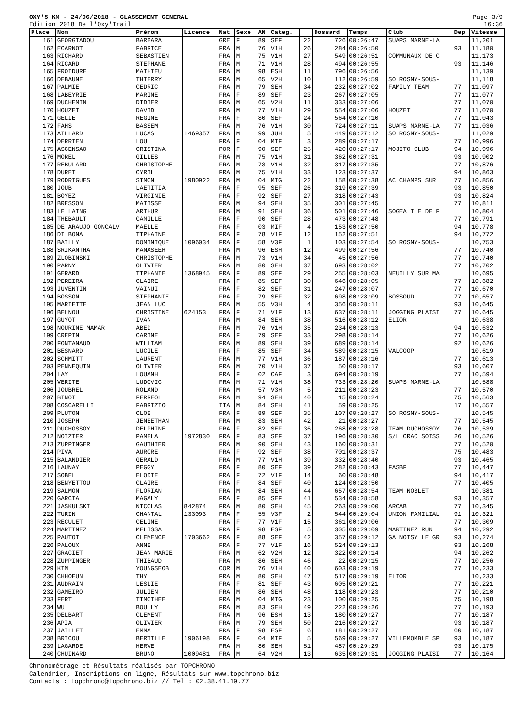OXY'5 KM - 24/06/2018 - CLASSEMENT GENERAL
Edition 2018 De l'Oxy'Trail
Page 3/9
16:36
| Place | Nom | Prénom | Licence | Nat | Sexe | AN | Categ. | | Dossard | Temps | Club | Dep | Vitesse |
| --- | --- | --- | --- | --- | --- | --- | --- | --- | --- | --- | --- | --- | --- |
| 161 | GEORGIADOU | BARBARA | | GRE | F | 89 | SEF | 22 | 726 | 00:26:47 | SUAPS MARNE-LA | | 11,201 |
| 162 | ECARNOT | FABRICE | | FRA | M | 76 | V1H | 26 | 284 | 00:26:50 | | 93 | 11,180 |
| 163 | RICHARD | SEBASTIEN | | FRA | M | 75 | V1H | 27 | 549 | 00:26:51 | COMMUNAUX DE C | | 11,173 |
| 164 | RICARD | STEPHANE | | FRA | M | 71 | V1H | 28 | 494 | 00:26:55 | | 93 | 11,146 |
| 165 | FROIDURE | MATHIEU | | FRA | M | 98 | ESH | 11 | 796 | 00:26:56 | | | 11,139 |
| 166 | DEBAUNE | THIERRY | | FRA | M | 65 | V2H | 10 | 112 | 00:26:59 | SO ROSNY-SOUS- | | 11,118 |
| 167 | PALMIE | CEDRIC | | FRA | M | 79 | SEH | 34 | 232 | 00:27:02 | FAMILY TEAM | 77 | 11,097 |
| 168 | LABEYRIE | MARINE | | FRA | F | 89 | SEF | 23 | 267 | 00:27:05 | | 77 | 11,077 |
| 169 | DUCHEMIN | DIDIER | | FRA | M | 65 | V2H | 11 | 333 | 00:27:06 | | 77 | 11,070 |
| 170 | HOUZET | DAVID | | FRA | M | 77 | V1H | 29 | 554 | 00:27:06 | HOUZET | 77 | 11,070 |
| 171 | GELIE | REGINE | | FRA | F | 80 | SEF | 24 | 564 | 00:27:10 | | 77 | 11,043 |
| 172 | FAHS | BASSEM | | FRA | M | 76 | V1H | 30 | 724 | 00:27:11 | SUAPS MARNE-LA | 77 | 11,036 |
| 173 | AILLARD | LUCAS | 1469357 | FRA | M | 99 | JUH | 5 | 449 | 00:27:12 | SO ROSNY-SOUS- | | 11,029 |
| 174 | DERRIEN | LOU | | FRA | F | 04 | MIF | 3 | 289 | 00:27:17 | | 77 | 10,996 |
| 175 | ASCENSAO | CRISTINA | | POR | F | 90 | SEF | 25 | 420 | 00:27:17 | MOJITO CLUB | 94 | 10,996 |
| 176 | MOREL | GILLES | | FRA | M | 75 | V1H | 31 | 362 | 00:27:31 | | 93 | 10,902 |
| 177 | REBULARD | CHRISTOPHE | | FRA | M | 73 | V1H | 32 | 317 | 00:27:35 | | 77 | 10,876 |
| 178 | DURET | CYRIL | | FRA | M | 75 | V1H | 33 | 123 | 00:27:37 | | 94 | 10,863 |
| 179 | RODRIGUES | SIMON | 1980922 | FRA | M | 04 | MIG | 22 | 158 | 00:27:38 | AC CHAMPS SUR | 77 | 10,856 |
| 180 | JOUB | LAETITIA | | FRA | F | 95 | SEF | 26 | 319 | 00:27:39 | | 93 | 10,850 |
| 181 | BOYEZ | VIRGINIE | | FRA | F | 92 | SEF | 27 | 318 | 00:27:43 | | 93 | 10,824 |
| 182 | BRESSON | MATISSE | | FRA | M | 94 | SEH | 35 | 301 | 00:27:45 | | 77 | 10,811 |
| 183 | LE LAING | ARTHUR | | FRA | M | 91 | SEH | 36 | 501 | 00:27:46 | SOGEA ILE DE F | | 10,804 |
| 184 | THEBAULT | CAMILLE | | FRA | F | 90 | SEF | 28 | 473 | 00:27:48 | | 77 | 10,791 |
| 185 | DE ARAUJO GONCALV | MAELLE | | FRA | F | 03 | MIF | 4 | 153 | 00:27:50 | | 94 | 10,778 |
| 186 | DI BONA | TIPHAINE | | FRA | F | 78 | V1F | 12 | 152 | 00:27:51 | | 94 | 10,772 |
| 187 | BAILLY | DOMINIQUE | 1096034 | FRA | F | 58 | V3F | 1 | 103 | 00:27:54 | SO ROSNY-SOUS- | | 10,753 |
| 188 | SRIKANTHA | MANASEEH | | FRA | M | 96 | ESH | 12 | 499 | 00:27:56 | | 77 | 10,740 |
| 189 | ZLOBINSKI | CHRISTOPHE | | FRA | M | 73 | V1H | 34 | 45 | 00:27:56 | | 77 | 10,740 |
| 190 | PARNY | OLIVIER | | FRA | M | 80 | SEH | 37 | 693 | 00:28:02 | | 77 | 10,702 |
| 191 | GERARD | TIPHANIE | 1368945 | FRA | F | 89 | SEF | 29 | 255 | 00:28:03 | NEUILLY SUR MA | | 10,695 |
| 192 | PEREIRA | CLAIRE | | FRA | F | 85 | SEF | 30 | 646 | 00:28:05 | | 77 | 10,682 |
| 193 | JUVENTIN | VAINUI | | FRA | F | 82 | SEF | 31 | 247 | 00:28:07 | | 77 | 10,670 |
| 194 | BOSSON | STEPHANIE | | FRA | F | 79 | SEF | 32 | 698 | 00:28:09 | BOSSOUD | 77 | 10,657 |
| 195 | MARIETTE | JEAN LUC | | FRA | M | 55 | V3H | 4 | 356 | 00:28:11 | | 93 | 10,645 |
| 196 | BELNOU | CHRISTINE | 624153 | FRA | F | 71 | V1F | 13 | 637 | 00:28:11 | JOGGING PLAISI | 77 | 10,645 |
| 197 | GUYOT | IVAN | | FRA | M | 84 | SEH | 38 | 516 | 00:28:12 | ELIOR | | 10,638 |
| 198 | NOURINE MAMAR | ABED | | FRA | M | 76 | V1H | 35 | 234 | 00:28:13 | | 94 | 10,632 |
| 199 | CREPIN | CARINE | | FRA | F | 79 | SEF | 33 | 298 | 00:28:14 | | 77 | 10,626 |
| 200 | FONTANAUD | WILLIAM | | FRA | M | 89 | SEH | 39 | 689 | 00:28:14 | | 92 | 10,626 |
| 201 | BESNARD | LUCILE | | FRA | F | 85 | SEF | 34 | 589 | 00:28:15 | VALCOOP | | 10,619 |
| 202 | SCHMITT | LAURENT | | FRA | M | 77 | V1H | 36 | 187 | 00:28:16 | | 77 | 10,613 |
| 203 | PENNEQUIN | OLIVIER | | FRA | M | 70 | V1H | 37 | 50 | 00:28:17 | | 93 | 10,607 |
| 204 | LAY | LOUANH | | FRA | F | 02 | CAF | 3 | 694 | 00:28:19 | | 77 | 10,594 |
| 205 | VERITE | LUDOVIC | | FRA | M | 71 | V1H | 38 | 733 | 00:28:20 | SUAPS MARNE-LA | | 10,588 |
| 206 | JOUBREL | ROLAND | | FRA | M | 57 | V3H | 5 | 211 | 00:28:23 | | 77 | 10,570 |
| 207 | BINOT | FERREOL | | FRA | M | 94 | SEH | 40 | 15 | 00:28:24 | | 75 | 10,563 |
| 208 | COSCARELLI | FABRIZIO | | ITA | M | 84 | SEH | 41 | 59 | 00:28:25 | | 17 | 10,557 |
| 209 | PLUTON | CLOE | | FRA | F | 89 | SEF | 35 | 107 | 00:28:27 | SO ROSNY-SOUS- | | 10,545 |
| 210 | JOSEPH | JENEETHAN | | FRA | M | 83 | SEH | 42 | 21 | 00:28:27 | | 77 | 10,545 |
| 211 | DUCHOSSOY | DELPHINE | | FRA | F | 82 | SEF | 36 | 268 | 00:28:28 | TEAM DUCHOSSOY | 76 | 10,539 |
| 212 | NOIZIER | PAMELA | 1972830 | FRA | F | 83 | SEF | 37 | 196 | 00:28:30 | S/L CRAC SOISS | 26 | 10,526 |
| 213 | ZUPPINGER | GAUTHIER | | FRA | M | 90 | SEH | 43 | 160 | 00:28:31 | | 77 | 10,520 |
| 214 | PIVA | AURORE | | FRA | F | 92 | SEF | 38 | 701 | 00:28:37 | | 75 | 10,483 |
| 215 | BALANDIER | GERALD | | FRA | M | 77 | V1H | 39 | 332 | 00:28:40 | | 93 | 10,465 |
| 216 | LAUNAY | PEGGY | | FRA | F | 80 | SEF | 39 | 282 | 00:28:43 | FASBF | 77 | 10,447 |
| 217 | SOBEL | ELODIE | | FRA | F | 72 | V1F | 14 | 60 | 00:28:48 | | 94 | 10,417 |
| 218 | BENYETTOU | CLAIRE | | FRA | F | 84 | SEF | 40 | 124 | 00:28:50 | | 77 | 10,405 |
| 219 | SALMON | FLORIAN | | FRA | M | 84 | SEH | 44 | 657 | 00:28:54 | TEAM NOBLET | | 10,381 |
| 220 | GARCIA | MAGALY | | FRA | F | 85 | SEF | 41 | 534 | 00:28:58 | | 93 | 10,357 |
| 221 | JASKULSKI | NICOLAS | 842874 | FRA | M | 80 | SEH | 45 | 263 | 00:29:00 | ARCAB | 77 | 10,345 |
| 222 | TURIN | CHANTAL | 133093 | FRA | F | 55 | V3F | 2 | 544 | 00:29:04 | UNION FAMILIAL | 91 | 10,321 |
| 223 | RECULET | CELINE | | FRA | F | 77 | V1F | 15 | 361 | 00:29:06 | | 77 | 10,309 |
| 224 | MARTINEZ | MELISSA | | FRA | F | 98 | ESF | 5 | 305 | 00:29:09 | MARTINEZ RUN | 94 | 10,292 |
| 225 | PAUTOT | CLEMENCE | 1703662 | FRA | F | 88 | SEF | 42 | 357 | 00:29:12 | GA NOISY LE GR | 93 | 10,274 |
| 226 | PALOUX | ANNE | | FRA | F | 77 | V1F | 16 | 524 | 00:29:13 | | 93 | 10,268 |
| 227 | GRACIET | JEAN MARIE | | FRA | M | 62 | V2H | 12 | 322 | 00:29:14 | | 94 | 10,262 |
| 228 | ZUPPINGER | THIBAUD | | FRA | M | 86 | SEH | 46 | 22 | 00:29:15 | | 77 | 10,256 |
| 229 | KIM | YOUNGSEOB | | COR | M | 76 | V1H | 40 | 603 | 00:29:19 | | 77 | 10,233 |
| 230 | CHHOEUN | THY | | FRA | M | 80 | SEH | 47 | 517 | 00:29:19 | ELIOR | | 10,233 |
| 231 | AUDRAIN | LESLIE | | FRA | F | 81 | SEF | 43 | 605 | 00:29:21 | | 77 | 10,221 |
| 232 | GAMEIRO | JULIEN | | FRA | M | 86 | SEH | 48 | 118 | 00:29:23 | | 77 | 10,210 |
| 233 | FERT | TIMOTHEE | | FRA | M | 04 | MIG | 23 | 100 | 00:29:25 | | 75 | 10,198 |
| 234 | WU | BOU LY | | FRA | M | 83 | SEH | 49 | 222 | 00:29:26 | | 77 | 10,193 |
| 235 | DELBART | CLEMENT | | FRA | M | 96 | ESH | 13 | 180 | 00:29:27 | | 77 | 10,187 |
| 236 | APIA | OLIVIER | | FRA | M | 79 | SEH | 50 | 216 | 00:29:27 | | 93 | 10,187 |
| 237 | JAILLET | EMMA | | FRA | F | 98 | ESF | 6 | 181 | 00:29:27 | | 60 | 10,187 |
| 238 | BRICOU | BERTILLE | 1906198 | FRA | F | 04 | MIF | 5 | 569 | 00:29:27 | VILLEMOMBLE SP | 93 | 10,187 |
| 239 | LAGARDE | HERVE | | FRA | M | 80 | SEH | 51 | 487 | 00:29:29 | | 93 | 10,175 |
| 240 | CHUINARD | BRUNO | 1009481 | FRA | M | 64 | V2H | 13 | 635 | 00:29:31 | JOGGING PLAISI | 77 | 10,164 |
Chronométrage et Résultats réalisés par TOPCHRONO
Calendrier, Inscriptions en ligne, Résultats sur www.topchrono.biz
Contacts : topchrono@topchrono.biz // Tel : 02.38.41.19.77